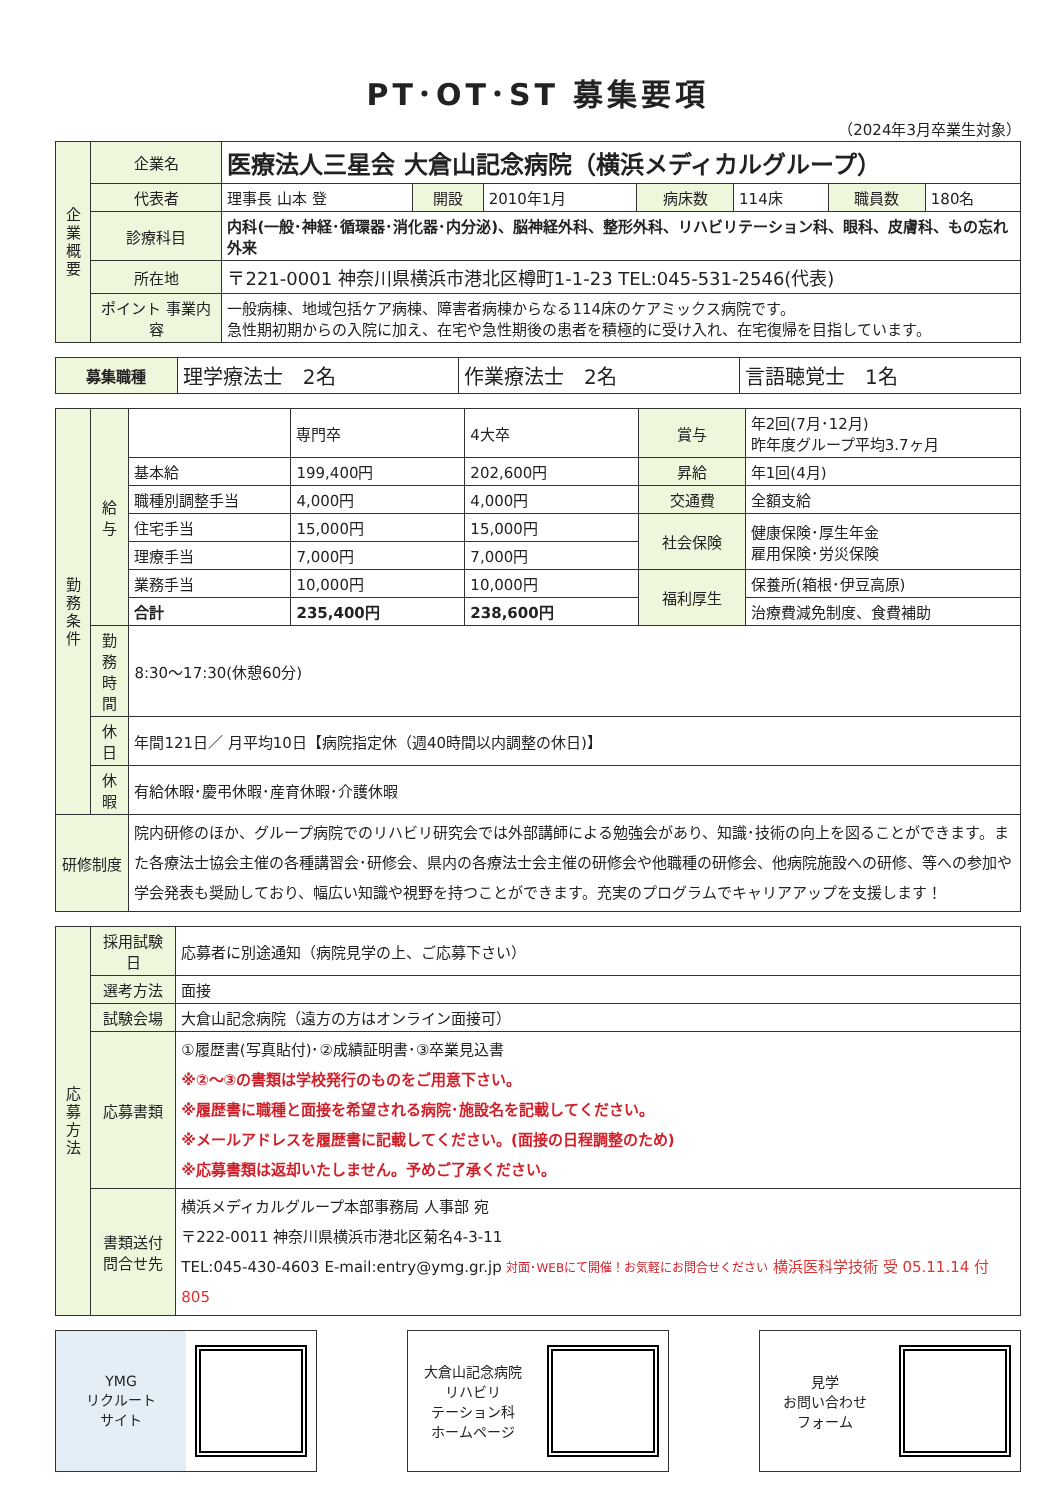PT･OT･ST 募集要項
（2024年3月卒業生対象）
| 企業概要 | 企業名 | 医療法人三星会 大倉山記念病院（横浜メディカルグループ） | | | | | | |
| | 代表者 | 理事長 山本 登 | 開設 | 2010年1月 | 病床数 | 114床 | 職員数 | 180名 |
| | 診療科目 | 内科(一般･神経･循環器･消化器･内分泌)、脳神経外科、整形外科、リハビリテーション科、眼科、皮膚科、もの忘れ外来 | | | | | | |
| | 所在地 | 〒221-0001 神奈川県横浜市港北区樽町1-1-23 TEL:045-531-2546(代表) | | | | | | |
| | ポイント 事業内容 | 一般病棟、地域包括ケア病棟、障害者病棟からなる114床のケアミックス病院です。 急性期初期からの入院に加え、在宅や急性期後の患者を積極的に受け入れ、在宅復帰を目指しています。 | | | | | | |
| 募集職種 | 理学療法士 2名 | 作業療法士 2名 | 言語聴覚士 1名 |
| 勤務条件 | 給与 | | 専門卒 | 4大卒 | 賞与 | 年2回(7月･12月) 昨年度グループ平均3.7ヶ月 |
| | | 基本給 | 199,400円 | 202,600円 | 昇給 | 年1回(4月) |
| | | 職種別調整手当 | 4,000円 | 4,000円 | 交通費 | 全額支給 |
| | | 住宅手当 | 15,000円 | 15,000円 | 社会保険 | 健康保険･厚生年金 雇用保険･労災保険 |
| | | 理療手当 | 7,000円 | 7,000円 | | |
| | | 業務手当 | 10,000円 | 10,000円 | 福利厚生 | 保養所(箱根･伊豆高原) |
| | | 合計 | 235,400円 | 238,600円 | | 治療費減免制度、食費補助 |
| | 勤務時間 | 8:30～17:30(休憩60分) | | | | |
| | 休日 | 年間121日／ 月平均10日【病院指定休（週40時間以内調整の休日)】 | | | | |
| | 休暇 | 有給休暇･慶弔休暇･産育休暇･介護休暇 | | | | |
| 研修制度 | | 院内研修のほか、グループ病院でのリハビリ研究会では外部講師による勉強会があり、知識･技術の向上を図ることができます。また各療法士協会主催の各種講習会･研修会、県内の各療法士会主催の研修会や他職種の研修会、他病院施設への研修、等への参加や学会発表も奨励しており、幅広い知識や視野を持つことができます。充実のプログラムでキャリアアップを支援します！ | | | | |
| 応募方法 | 採用試験日 | 応募者に別途通知（病院見学の上、ご応募下さい） |
| | 選考方法 | 面接 |
| | 試験会場 | 大倉山記念病院（遠方の方はオンライン面接可） |
| | 応募書類 | ①履歴書(写真貼付)･②成績証明書･③卒業見込書 ※②～③の書類は学校発行のものをご用意下さい。 ※履歴書に職種と面接を希望される病院･施設名を記載してください。 ※メールアドレスを履歴書に記載してください。(面接の日程調整のため) ※応募書類は返却いたしません。予めご了承ください。 |
| | 書類送付 問合せ先 | 横浜メディカルグループ本部事務局 人事部 宛 〒222-0011 神奈川県横浜市港北区菊名4-3-11 TEL:045-430-4603 E-mail:entry@ymg.gr.jp 対面･WEBにて開催！お気軽にお問合せください 横浜医科学技術 受 05.11.14 付 805 |
YMG
リクルート
サイト
大倉山記念病院
リハビリ
テーション科
ホームページ
見学
お問い合わせ
フォーム